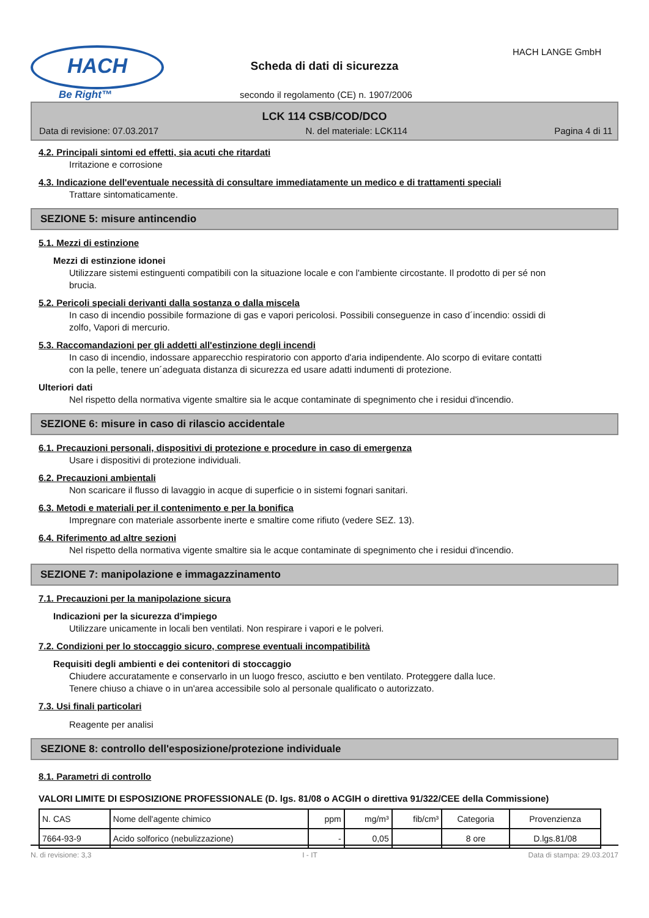HACH
Be Right™
Scheda di dati di sicurezza
HACH LANGE GmbH
secondo il regolamento (CE) n. 1907/2006
LCK 114 CSB/COD/DCO
Data di revisione: 07.03.2017 N. del materiale: LCK114 Pagina 4 di 11
4.2. Principali sintomi ed effetti, sia acuti che ritardati
Irritazione e corrosione
4.3. Indicazione dell'eventuale necessità di consultare immediatamente un medico e di trattamenti speciali
Trattare sintomaticamente.
SEZIONE 5: misure antincendio
5.1. Mezzi di estinzione
Mezzi di estinzione idonei
Utilizzare sistemi estinguenti compatibili con la situazione locale e con l'ambiente circostante. Il prodotto di per sé non brucia.
5.2. Pericoli speciali derivanti dalla sostanza o dalla miscela
In caso di incendio possibile formazione di gas e vapori pericolosi. Possibili conseguenze in caso d´incendio: ossidi di zolfo, Vapori di mercurio.
5.3. Raccomandazioni per gli addetti all'estinzione degli incendi
In caso di incendio, indossare apparecchio respiratorio con apporto d'aria indipendente. Alo scorpo di evitare contatti con la pelle, tenere un´adeguata distanza di sicurezza ed usare adatti indumenti di protezione.
Ulteriori dati
Nel rispetto della normativa vigente smaltire sia le acque contaminate di spegnimento che i residui d'incendio.
SEZIONE 6: misure in caso di rilascio accidentale
6.1. Precauzioni personali, dispositivi di protezione e procedure in caso di emergenza
Usare i dispositivi di protezione individuali.
6.2. Precauzioni ambientali
Non scaricare il flusso di lavaggio in acque di superficie o in sistemi fognari sanitari.
6.3. Metodi e materiali per il contenimento e per la bonifica
Impregnare con materiale assorbente inerte e smaltire come rifiuto (vedere SEZ. 13).
6.4. Riferimento ad altre sezioni
Nel rispetto della normativa vigente smaltire sia le acque contaminate di spegnimento che i residui d'incendio.
SEZIONE 7: manipolazione e immagazzinamento
7.1. Precauzioni per la manipolazione sicura
Indicazioni per la sicurezza d'impiego
Utilizzare unicamente in locali ben ventilati. Non respirare i vapori e le polveri.
7.2. Condizioni per lo stoccaggio sicuro, comprese eventuali incompatibilità
Requisiti degli ambienti e dei contenitori di stoccaggio
Chiudere accuratamente e conservarlo in un luogo fresco, asciutto e ben ventilato. Proteggere dalla luce.
Tenere chiuso a chiave o in un'area accessibile solo al personale qualificato o autorizzato.
7.3. Usi finali particolari
Reagente per analisi
SEZIONE 8: controllo dell'esposizione/protezione individuale
8.1. Parametri di controllo
VALORI LIMITE DI ESPOSIZIONE PROFESSIONALE (D. lgs. 81/08 o ACGIH o direttiva 91/322/CEE della Commissione)
| N. CAS | Nome dell'agente chimico | ppm | mg/m³ | fib/cm³ | Categoria | Provenzienza |
| --- | --- | --- | --- | --- | --- | --- |
| 7664-93-9 | Acido solforico (nebulizzazione) | - | 0,05 | | 8 ore | D.lgs.81/08 |
N. di revisione: 3,3 I - IT Data di stampa: 29.03.2017